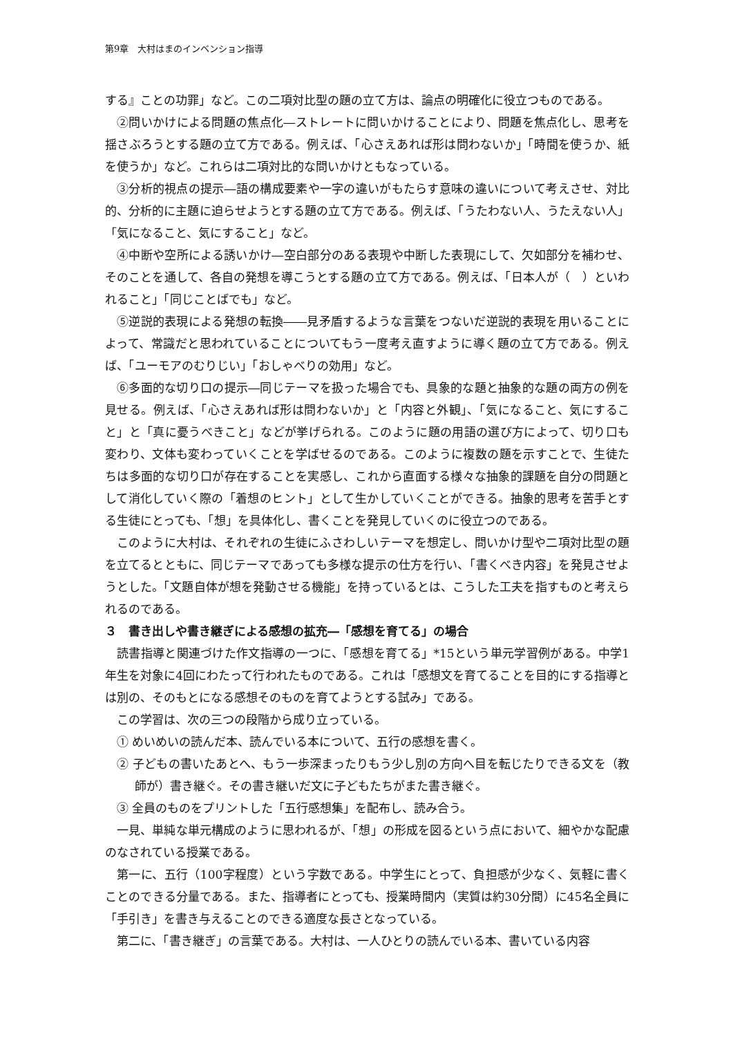第9章　大村はまのインベンション指導
する』ことの功罪」など。この二項対比型の題の立て方は、論点の明確化に役立つものである。
②問いかけによる問題の焦点化―ストレートに問いかけることにより、問題を焦点化し、思考を揺さぶろうとする題の立て方である。例えば、「心さえあれば形は問わないか」「時間を使うか、紙を使うか」など。これらは二項対比的な問いかけともなっている。
③分析的視点の提示―語の構成要素や一字の違いがもたらす意味の違いについて考えさせ、対比的、分析的に主題に迫らせようとする題の立て方である。例えば、「うたわない人、うたえない人」「気になること、気にすること」など。
④中断や空所による誘いかけ―空白部分のある表現や中断した表現にして、欠如部分を補わせ、そのことを通して、各自の発想を導こうとする題の立て方である。例えば、「日本人が（　）といわれること」「同じことばでも」など。
⑤逆説的表現による発想の転換――見矛盾するような言葉をつないだ逆説的表現を用いることによって、常識だと思われていることについてもう一度考え直すように導く題の立て方である。例えば、「ユーモアのむりじい」「おしゃべりの効用」など。
⑥多面的な切り口の提示―同じテーマを扱った場合でも、具象的な題と抽象的な題の両方の例を見せる。例えば、「心さえあれば形は問わないか」と「内容と外観」、「気になること、気にすること」と「真に憂うべきこと」などが挙げられる。このように題の用語の選び方によって、切り口も変わり、文体も変わっていくことを学ばせるのである。このように複数の題を示すことで、生徒たちは多面的な切り口が存在することを実感し、これから直面する様々な抽象的課題を自分の問題として消化していく際の「着想のヒント」として生かしていくことができる。抽象的思考を苦手とする生徒にとっても、「想」を具体化し、書くことを発見していくのに役立つのである。
このように大村は、それぞれの生徒にふさわしいテーマを想定し、問いかけ型や二項対比型の題を立てるとともに、同じテーマであっても多様な提示の仕方を行い、「書くべき内容」を発見させようとした。「文題自体が想を発動させる機能」を持っているとは、こうした工夫を指すものと考えられるのである。
３　書き出しや書き継ぎによる感想の拡充―「感想を育てる」の場合
読書指導と関連づけた作文指導の一つに、「感想を育てる」*15という単元学習例がある。中学1年生を対象に4回にわたって行われたものである。これは「感想文を育てることを目的にする指導とは別の、そのもとになる感想そのものを育てようとする試み」である。
この学習は、次の三つの段階から成り立っている。
① めいめいの読んだ本、読んでいる本について、五行の感想を書く。
② 子どもの書いたあとへ、もう一歩深まったりもう少し別の方向へ目を転じたりできる文を（教師が）書き継ぐ。その書き継いだ文に子どもたちがまた書き継ぐ。
③ 全員のものをプリントした「五行感想集」を配布し、読み合う。
一見、単純な単元構成のように思われるが、「想」の形成を図るという点において、細やかな配慮のなされている授業である。
第一に、五行（100字程度）という字数である。中学生にとって、負担感が少なく、気軽に書くことのできる分量である。また、指導者にとっても、授業時間内（実質は約30分間）に45名全員に「手引き」を書き与えることのできる適度な長さとなっている。
第二に、「書き継ぎ」の言葉である。大村は、一人ひとりの読んでいる本、書いている内容